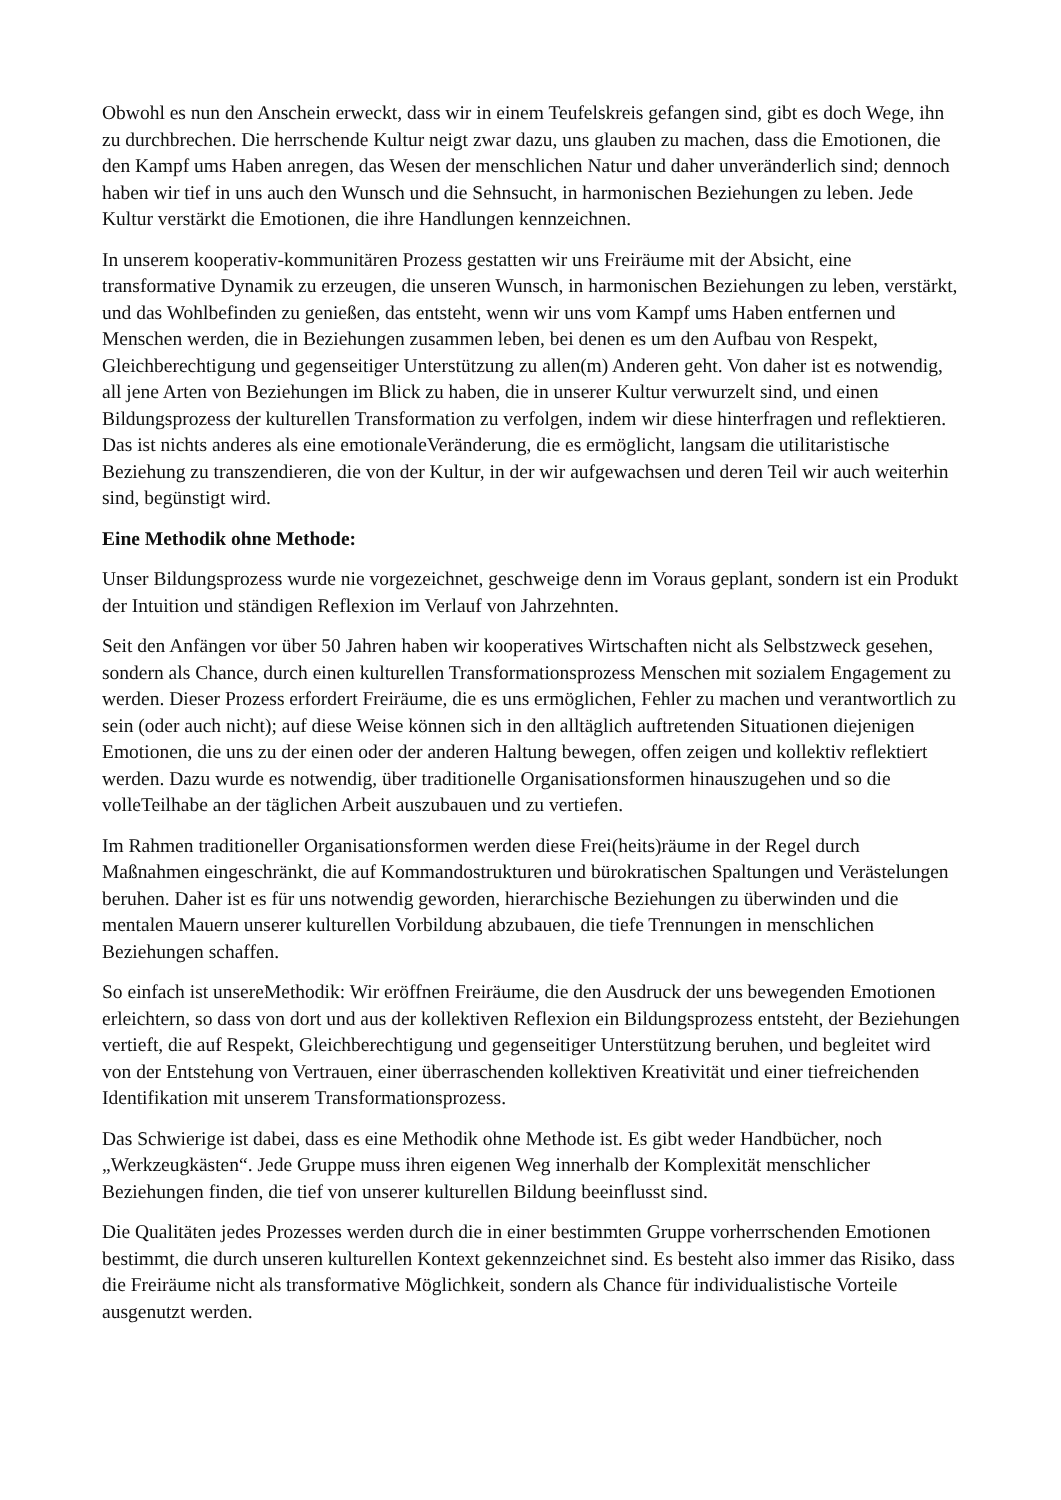Obwohl es nun den Anschein erweckt, dass wir in einem Teufelskreis gefangen sind, gibt es doch Wege, ihn zu durchbrechen. Die herrschende Kultur neigt zwar dazu, uns glauben zu machen, dass die Emotionen, die den Kampf ums Haben anregen, das Wesen der menschlichen Natur und daher unveränderlich sind; dennoch haben wir tief in uns auch den Wunsch und die Sehnsucht, in harmonischen Beziehungen zu leben. Jede Kultur verstärkt die Emotionen, die ihre Handlungen kennzeichnen.
In unserem kooperativ-kommunitären Prozess gestatten wir uns Freiräume mit der Absicht, eine transformative Dynamik zu erzeugen, die unseren Wunsch, in harmonischen Beziehungen zu leben, verstärkt, und das Wohlbefinden zu genießen, das entsteht, wenn wir uns vom Kampf ums Haben entfernen und Menschen werden, die in Beziehungen zusammen leben, bei denen es um den Aufbau von Respekt, Gleichberechtigung und gegenseitiger Unterstützung zu allen(m) Anderen geht. Von daher ist es notwendig, all jene Arten von Beziehungen im Blick zu haben, die in unserer Kultur verwurzelt sind, und einen Bildungsprozess der kulturellen Transformation zu verfolgen, indem wir diese hinterfragen und reflektieren. Das ist nichts anderes als eine emotionaleVeränderung, die es ermöglicht, langsam die utilitaristische Beziehung zu transzendieren, die von der Kultur, in der wir aufgewachsen und deren Teil wir auch weiterhin sind, begünstigt wird.
Eine Methodik ohne Methode:
Unser Bildungsprozess wurde nie vorgezeichnet, geschweige denn im Voraus geplant, sondern ist ein Produkt der Intuition und ständigen Reflexion im Verlauf von Jahrzehnten.
Seit den Anfängen vor über 50 Jahren haben wir kooperatives Wirtschaften nicht als Selbstzweck gesehen, sondern als Chance, durch einen kulturellen Transformationsprozess Menschen mit sozialem Engagement zu werden. Dieser Prozess erfordert Freiräume, die es uns ermöglichen, Fehler zu machen und verantwortlich zu sein (oder auch nicht); auf diese Weise können sich in den alltäglich auftretenden Situationen diejenigen Emotionen, die uns zu der einen oder der anderen Haltung bewegen, offen zeigen und kollektiv reflektiert werden. Dazu wurde es notwendig, über traditionelle Organisationsformen hinauszugehen und so die volleTeilhabe an der täglichen Arbeit auszubauen und zu vertiefen.
Im Rahmen traditioneller Organisationsformen werden diese Frei(heits)räume in der Regel durch Maßnahmen eingeschränkt, die auf Kommandostrukturen und bürokratischen Spaltungen und Verästelungen beruhen. Daher ist es für uns notwendig geworden, hierarchische Beziehungen zu überwinden und die mentalen Mauern unserer kulturellen Vorbildung abzubauen, die tiefe Trennungen in menschlichen Beziehungen schaffen.
So einfach ist unsereMethodik: Wir eröffnen Freiräume, die den Ausdruck der uns bewegenden Emotionen erleichtern, so dass von dort und aus der kollektiven Reflexion ein Bildungsprozess entsteht, der Beziehungen vertieft, die auf Respekt, Gleichberechtigung und gegenseitiger Unterstützung beruhen, und begleitet wird von der Entstehung von Vertrauen, einer überraschenden kollektiven Kreativität und einer tiefreichenden Identifikation mit unserem Transformationsprozess.
Das Schwierige ist dabei, dass es eine Methodik ohne Methode ist. Es gibt weder Handbücher, noch „Werkzeugkästen“. Jede Gruppe muss ihren eigenen Weg innerhalb der Komplexität menschlicher Beziehungen finden, die tief von unserer kulturellen Bildung beeinflusst sind.
Die Qualitäten jedes Prozesses werden durch die in einer bestimmten Gruppe vorherrschenden Emotionen bestimmt, die durch unseren kulturellen Kontext gekennzeichnet sind. Es besteht also immer das Risiko, dass die Freiräume nicht als transformative Möglichkeit, sondern als Chance für individualistische Vorteile ausgenutzt werden.